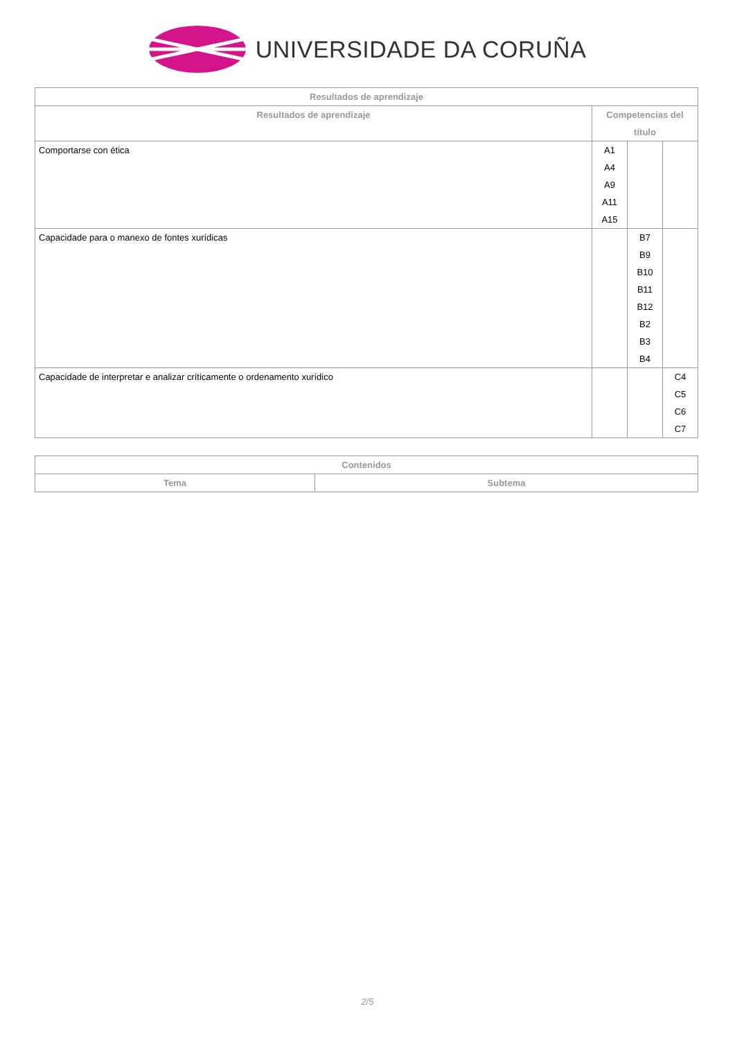UNIVERSIDADE DA CORUÑA
| Resultados de aprendizaje | | | |
| --- | --- | --- | --- |
| Resultados de aprendizaje | Competencias del título | | |
| Comportarse con ética | A1 A4 A9 A11 A15 | | |
| Capacidade para o manexo de fontes xurídicas | | B7 B9 B10 B11 B12 B2 B3 B4 | |
| Capacidade de interpretar e analizar críticamente o ordenamento xurídico | | | C4 C5 C6 C7 |
| Contenidos | |
| --- | --- |
| Tema | Subtema |
2/5